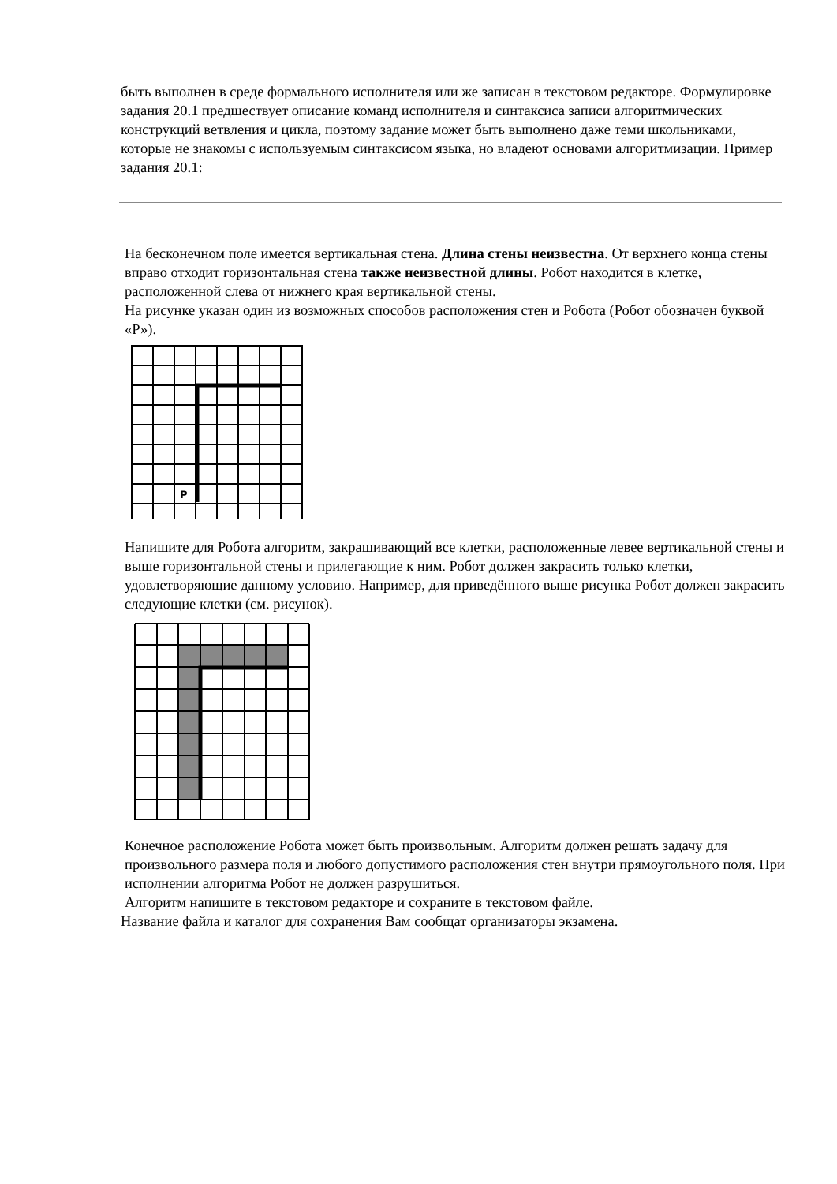быть выполнен в среде формального исполнителя или же записан в текстовом редакторе. Формулировке задания 20.1 предшествует описание команд исполнителя и синтаксиса записи алгоритмических конструкций ветвления и цикла, поэтому задание может быть выполнено даже теми школьниками, которые не знакомы с используемым синтаксисом языка, но владеют основами алгоритмизации. Пример задания 20.1:
На бесконечном поле имеется вертикальная стена. Длина стены неизвестна. От верхнего конца стены вправо отходит горизонтальная стена также неизвестной длины. Робот находится в клетке, расположенной слева от нижнего края вертикальной стены.
На рисунке указан один из возможных способов расположения стен и Робота (Робот обозначен буквой «Р»).
P
Напишите для Робота алгоритм, закрашивающий все клетки, расположенные левее вертикальной стены и выше горизонтальной стены и прилегающие к ним. Робот должен закрасить только клетки, удовлетворяющие данному условию. Например, для приведённого выше рисунка Робот должен закрасить следующие клетки (см. рисунок).
Конечное расположение Робота может быть произвольным. Алгоритм должен решать задачу для произвольного размера поля и любого допустимого расположения стен внутри прямоугольного поля. При исполнении алгоритма Робот не должен разрушиться.
Алгоритм напишите в текстовом редакторе и сохраните в текстовом файле.
Название файла и каталог для сохранения Вам сообщат организаторы экзамена.